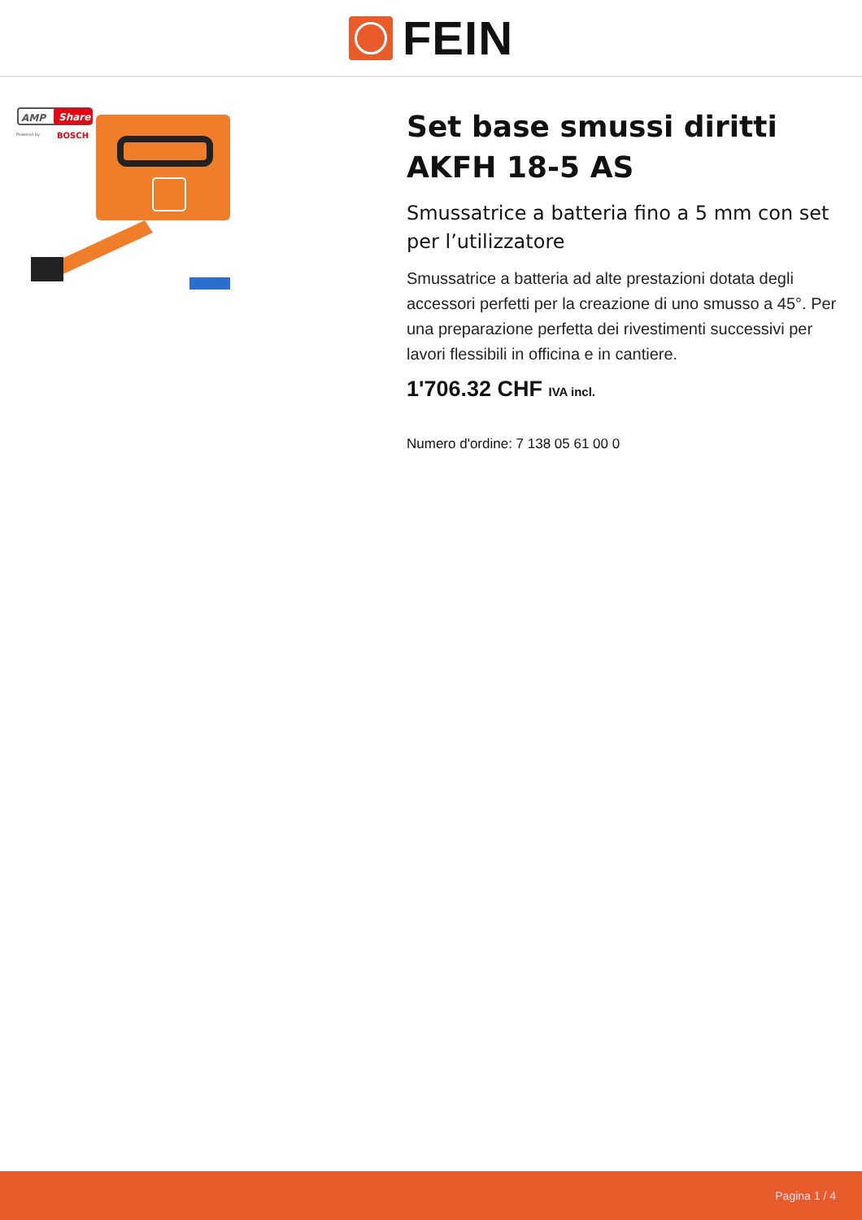FEIN
AMP
Share
Powered by
BOSCH
Set base smussi diritti AKFH 18-5 AS
Smussatrice a batteria fino a 5 mm con set per l’utilizzatore
Smussatrice a batteria ad alte prestazioni dotata degli accessori perfetti per la creazione di uno smusso a 45°. Per una preparazione perfetta dei rivestimenti successivi per lavori flessibili in officina e in cantiere.
1'706.32 CHF IVA incl.
Numero d'ordine: 7 138 05 61 00 0
Pagina 1 / 4